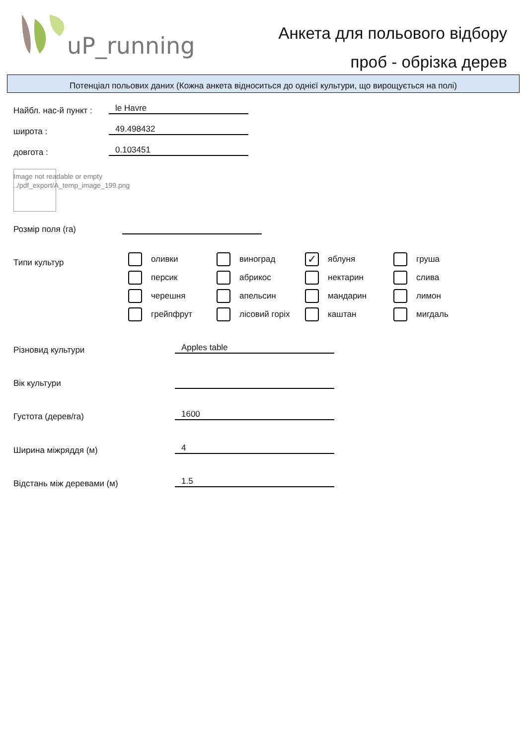uP_running
Анкета для польового відбору
проб - обрізка дерев
Потенціал польових даних (Кожна анкета відноситься до однієї культури, що вирощується на полі)
Найбл. нас-й пункт : le Havre
широта : 49.498432
довгота : 0.103451
Image not readable or empty
../pdf_export/A_temp_image_199.png
Розмір поля (га)
Типи культур
оливки
виноград
✓ яблуня
груша
персик
абрикос
нектарин
слива
черешня
апельсин
мандарин
лимон
грейпфрут
лісовий горіх
каштан
мигдаль
Різновид культури Apples table
Вік культури
Густота (дерев/га) 1600
Ширина міжряддя (м) 4
Відстань між деревами (м) 1.5